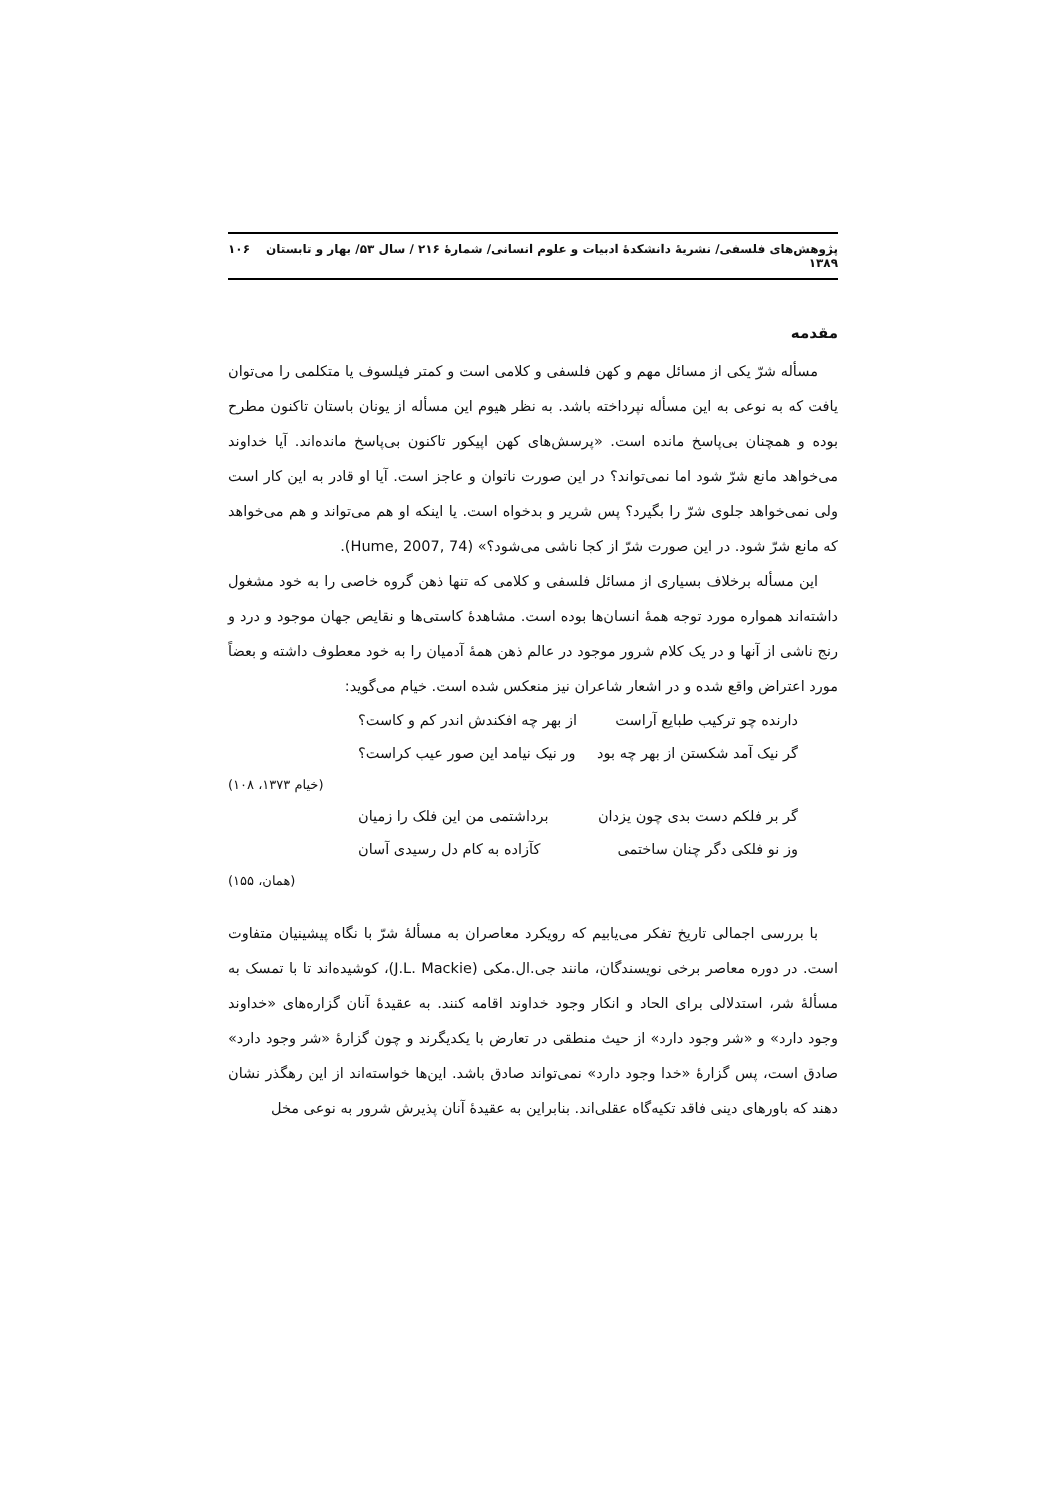پژوهش‌های فلسفی/ نشریهٔ دانشکدهٔ ادبیات و علوم انسانی/ شمارهٔ ۲۱۶ / سال ۵۳/ بهار و تابستان ۱۳۸۹ ۱۰۶
مقدمه
مسأله شرّ یکی از مسائل مهم و کهن فلسفی و کلامی است و کمتر فیلسوف یا متکلمی را می‌توان یافت که به نوعی به این مسأله نپرداخته باشد. به نظر هیوم این مسأله از یونان باستان تاکنون مطرح بوده و همچنان بی‌پاسخ مانده است. «پرسش‌های کهن اپیکور تاکنون بی‌پاسخ مانده‌اند. آیا خداوند می‌خواهد مانع شرّ شود اما نمی‌تواند؟ در این صورت ناتوان و عاجز است. آیا او قادر به این کار است ولی نمی‌خواهد جلوی شرّ را بگیرد؟ پس شریر و بدخواه است. یا اینکه او هم می‌تواند و هم می‌خواهد که مانع شرّ شود. در این صورت شرّ از کجا ناشی می‌شود؟» (Hume, 2007, 74).
این مسأله برخلاف بسیاری از مسائل فلسفی و کلامی که تنها ذهن گروه خاصی را به خود مشغول داشته‌اند همواره مورد توجه همهٔ انسان‌ها بوده است. مشاهدهٔ کاستی‌ها و نقایص جهان موجود و درد و رنج ناشی از آنها و در یک کلام شرور موجود در عالم ذهن همهٔ آدمیان را به خود معطوف داشته و بعضاً مورد اعتراض واقع شده و در اشعار شاعران نیز منعکس شده است. خیام می‌گوید:
دارنده چو ترکیب طبایع آراست از بهر چه افکندش اندر کم و کاست؟
گر نیک آمد شکستن از بهر چه بود ور نیک نیامد این صور عیب کراست؟
(خیام ۱۳۷۳، ۱۰۸)
گر بر فلکم دست بدی چون یزدان برداشتمی من این فلک را زمیان
وز نو فلکی دگر چنان ساختمی کآزاده به کام دل رسیدی آسان
(همان، ۱۵۵)
با بررسی اجمالی تاریخ تفکر می‌یابیم که رویکرد معاصران به مسألهٔ شرّ با نگاه پیشینیان متفاوت است. در دوره معاصر برخی نویسندگان، مانند جی.ال.مکی (J.L. Mackie)، کوشیده‌اند تا با تمسک به مسألهٔ شر، استدلالی برای الحاد و انکار وجود خداوند اقامه کنند. به عقیدهٔ آنان گزاره‌های «خداوند وجود دارد» و «شر وجود دارد» از حیث منطقی در تعارض با یکدیگرند و چون گزارهٔ «شر وجود دارد» صادق است، پس گزارهٔ «خدا وجود دارد» نمی‌تواند صادق باشد. این‌ها خواسته‌اند از این رهگذر نشان دهند که باورهای دینی فاقد تکیه‌گاه عقلی‌اند. بنابراین به عقیدهٔ آنان پذیرش شرور به نوعی مخل